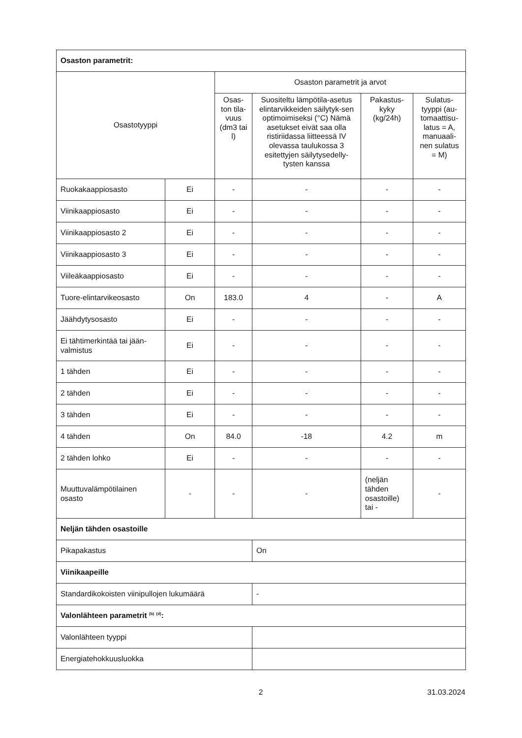| Osaston parametrit: | | | | | |
| Osastotyyppi | | Osaston parametrit ja arvot | | | |
| | | Osas-ton tila-vuus (dm3 tai l) | Suositeltu lämpötila-asetus elintarvikkeiden säilytyk-sen optimoimiseksi (°C) Nämä asetukset eivät saa olla ristiriidassa liitteessä IV olevassa taulukossa 3 esitettyjen säilytysedelly-tysten kanssa | Pakastus-kyky (kg/24h) | Sulatus-tyyppi (au-tomaattisu-latus = A, manuaali-nen sulatus = M) |
| Ruokakaappiosasto | Ei | - | - | - | - |
| Viinikaappiosasto | Ei | - | - | - | - |
| Viinikaappiosasto 2 | Ei | - | - | - | - |
| Viinikaappiosasto 3 | Ei | - | - | - | - |
| Viileäkaappiosasto | Ei | - | - | - | - |
| Tuore-elintarvikeosasto | On | 183.0 | 4 | - | A |
| Jäähdytysosasto | Ei | - | - | - | - |
| Ei tähtimerkintää tai jään-valmistus | Ei | - | - | - | - |
| 1 tähden | Ei | - | - | - | - |
| 2 tähden | Ei | - | - | - | - |
| 3 tähden | Ei | - | - | - | - |
| 4 tähden | On | 84.0 | -18 | 4.2 | m |
| 2 tähden lohko | Ei | - | - | - | - |
| Muuttuvalämpötilainen osasto | - | - | - | (neljän tähden osastoille) tai - | - |
| Neljän tähden osastoille | | | | | |
| Pikapakastus | | | On | | |
| Viinikaapeille | | | | | |
| Standardikokoisten viinipullojen lukumäärä | | | - | | |
| Valonlähteen parametrit <sup>(b)</sup> <sup>(d)</sup>: | | | | | |
| Valonlähteen tyyppi | | | | | |
| Energiatehokkuusluokka | | | | | |
2 31.03.2024